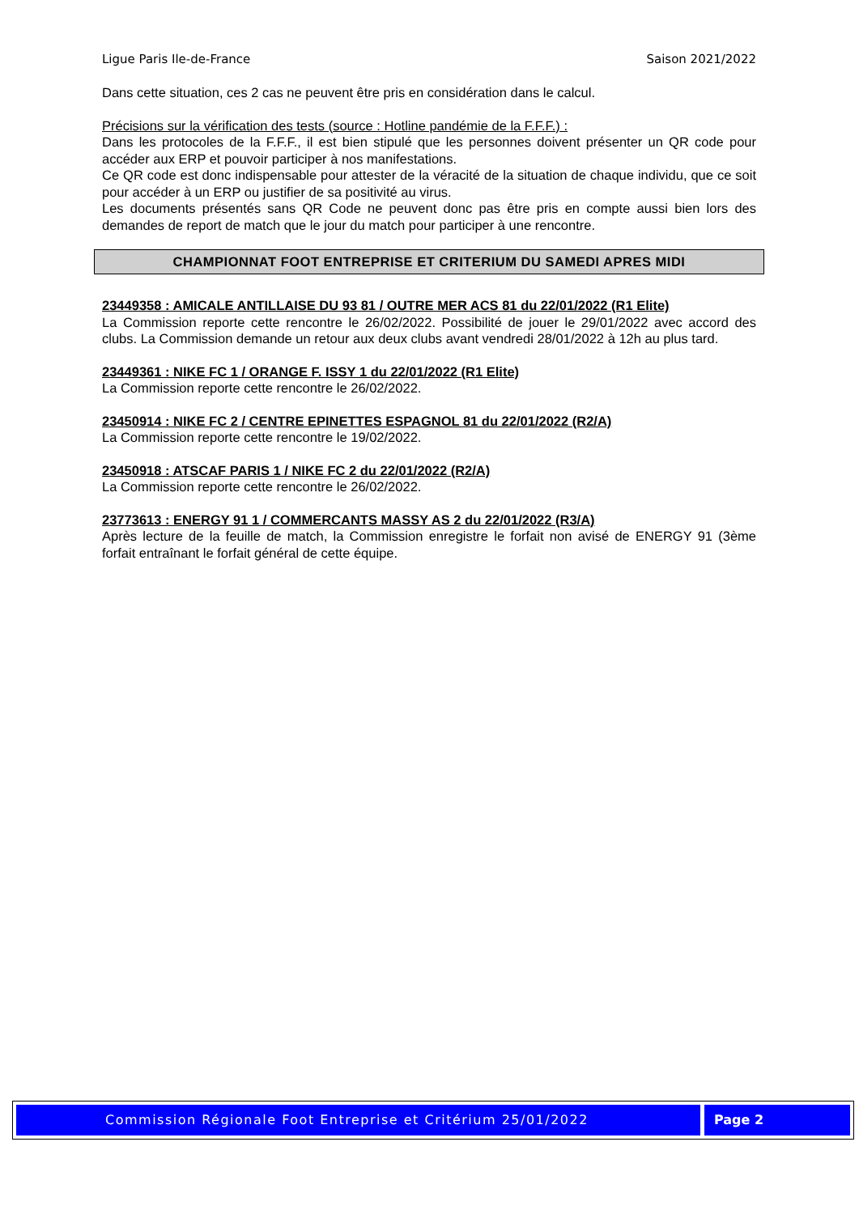Ligue Paris Ile-de-France Saison 2021/2022
Dans cette situation, ces 2 cas ne peuvent être pris en considération dans le calcul.
Précisions sur la vérification des tests (source : Hotline pandémie de la F.F.F.) :
Dans les protocoles de la F.F.F., il est bien stipulé que les personnes doivent présenter un QR code pour accéder aux ERP et pouvoir participer à nos manifestations.
Ce QR code est donc indispensable pour attester de la véracité de la situation de chaque individu, que ce soit pour accéder à un ERP ou justifier de sa positivité au virus.
Les documents présentés sans QR Code ne peuvent donc pas être pris en compte aussi bien lors des demandes de report de match que le jour du match pour participer à une rencontre.
CHAMPIONNAT FOOT ENTREPRISE ET CRITERIUM DU SAMEDI APRES MIDI
23449358 : AMICALE ANTILLAISE DU 93 81 / OUTRE MER ACS 81 du 22/01/2022 (R1 Elite)
La Commission reporte cette rencontre le 26/02/2022. Possibilité de jouer le 29/01/2022 avec accord des clubs. La Commission demande un retour aux deux clubs avant vendredi 28/01/2022 à 12h au plus tard.
23449361 : NIKE FC 1 / ORANGE F. ISSY 1 du 22/01/2022 (R1 Elite)
La Commission reporte cette rencontre le 26/02/2022.
23450914 : NIKE FC 2 / CENTRE EPINETTES ESPAGNOL 81 du 22/01/2022 (R2/A)
La Commission reporte cette rencontre le 19/02/2022.
23450918 : ATSCAF PARIS 1 / NIKE FC 2 du 22/01/2022 (R2/A)
La Commission reporte cette rencontre le 26/02/2022.
23773613 : ENERGY 91 1 / COMMERCANTS MASSY AS 2 du 22/01/2022 (R3/A)
Après lecture de la feuille de match, la Commission enregistre le forfait non avisé de ENERGY 91 (3ème forfait entraînant le forfait général de cette équipe.
Commission Régionale Foot Entreprise et Critérium 25/01/2022
Page 2